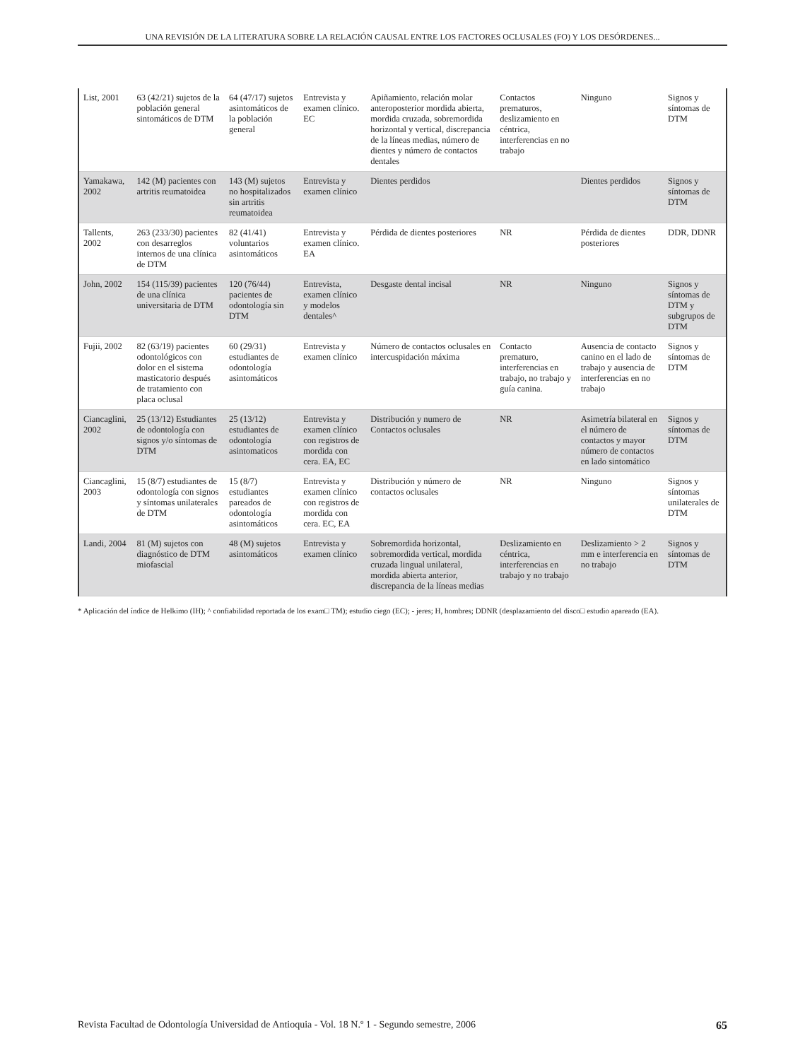UNA REVISIÓN DE LA LITERATURA SOBRE LA RELACIÓN CAUSAL ENTRE LOS FACTORES OCLUSALES (FO) Y LOS DESÓRDENES...
| List, 2001 | 63 (42/21) sujetos de la población general sintomáticos de DTM | 64 (47/17) sujetos asintomáticos de la población general | Entrevista y examen clínico. EC | Apiñamiento, relación molar anteroposterior mordida abierta, mordida cruzada, sobremordida horizontal y vertical, discrepancia de la líneas medias, número de dientes y número de contactos dentales | Contactos prematuros, deslizamiento en céntrica, interferencias en no trabajo | Ninguno | Signos y síntomas de DTM |
| Yamakawa, 2002 | 142 (M) pacientes con artritis reumatoidea | 143 (M) sujetos no hospitalizados sin artritis reumatoidea | Entrevista y examen clínico | Dientes perdidos | | Dientes perdidos | Signos y síntomas de DTM |
| Tallents, 2002 | 263 (233/30) pacientes con desarreglos internos de una clínica de DTM | 82 (41/41) voluntarios asintomáticos | Entrevista y examen clínico. EA | Pérdida de dientes posteriores | NR | Pérdida de dientes posteriores | DDR, DDNR |
| John, 2002 | 154 (115/39) pacientes de una clínica universitaria de DTM | 120 (76/44) pacientes de odontología sin DTM | Entrevista, examen clínico y modelos dentales^ | Desgaste dental incisal | NR | Ninguno | Signos y síntomas de DTM y subgrupos de DTM |
| Fujii, 2002 | 82 (63/19) pacientes odontológicos con dolor en el sistema masticatorio después de tratamiento con placa oclusal | 60 (29/31) estudiantes de odontología asintomáticos | Entrevista y examen clínico | Número de contactos oclusales en intercuspidación máxima | Contacto prematuro, interferencias en trabajo, no trabajo y guía canina. | Ausencia de contacto canino en el lado de trabajo y ausencia de interferencias en no trabajo | Signos y síntomas de DTM |
| Ciancaglini, 2002 | 25 (13/12) Estudiantes de odontología con signos y/o síntomas de DTM | 25 (13/12) estudiantes de odontología asintomaticos | Entrevista y examen clínico con registros de mordida con cera. EA, EC | Distribución y numero de Contactos oclusales | NR | Asimetría bilateral en el número de contactos y mayor número de contactos en lado sintomático | Signos y síntomas de DTM |
| Ciancaglini, 2003 | 15 (8/7) estudiantes de odontología con signos y síntomas unilaterales de DTM | 15 (8/7) estudiantes pareados de odontología asintomáticos | Entrevista y examen clínico con registros de mordida con cera. EC, EA | Distribución y número de contactos oclusales | NR | Ninguno | Signos y síntomas unilaterales de DTM |
| Landi, 2004 | 81 (M) sujetos con diagnóstico de DTM miofascial | 48 (M) sujetos asintomáticos | Entrevista y examen clínico | Sobremordida horizontal, sobremordida vertical, mordida cruzada lingual unilateral, mordida abierta anterior, discrepancia de la líneas medias | Deslizamiento en céntrica, interferencias en trabajo y no trabajo | Deslizamiento > 2 mm e interferencia en no trabajo | Signos y síntomas de DTM |
* Aplicación del índice de Helkimo (IH); ^ confiabilidad reportada de los exam□ TM); estudio ciego (EC); - jeres; H, hombres; DDNR (desplazamiento del disco□ estudio apareado (EA).
Revista Facultad de Odontología Universidad de Antioquia - Vol. 18 N.º 1 - Segundo semestre, 2006 65